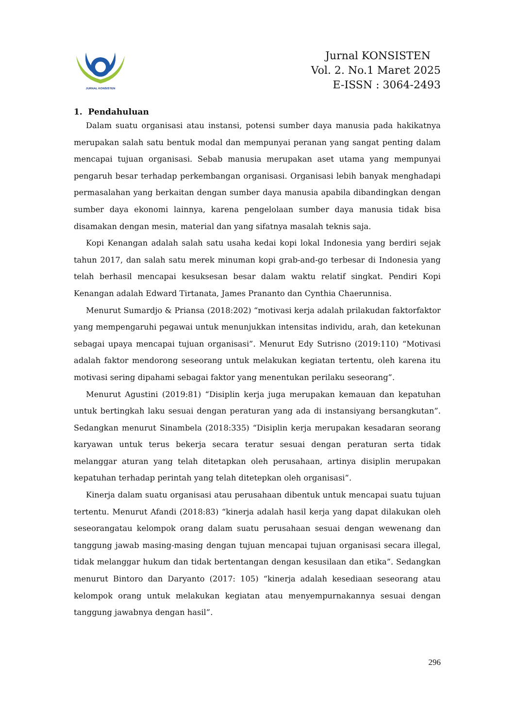JURNAL KONSISTEN
Jurnal KONSISTEN
Vol. 2. No.1 Maret 2025
E-ISSN : 3064-2493
1. Pendahuluan
Dalam suatu organisasi atau instansi, potensi sumber daya manusia pada hakikatnya merupakan salah satu bentuk modal dan mempunyai peranan yang sangat penting dalam mencapai tujuan organisasi. Sebab manusia merupakan aset utama yang mempunyai pengaruh besar terhadap perkembangan organisasi. Organisasi lebih banyak menghadapi permasalahan yang berkaitan dengan sumber daya manusia apabila dibandingkan dengan sumber daya ekonomi lainnya, karena pengelolaan sumber daya manusia tidak bisa disamakan dengan mesin, material dan yang sifatnya masalah teknis saja.
Kopi Kenangan adalah salah satu usaha kedai kopi lokal Indonesia yang berdiri sejak tahun 2017, dan salah satu merek minuman kopi grab-and-go terbesar di Indonesia yang telah berhasil mencapai kesuksesan besar dalam waktu relatif singkat. Pendiri Kopi Kenangan adalah Edward Tirtanata, James Prananto dan Cynthia Chaerunnisa.
Menurut Sumardjo & Priansa (2018:202) “motivasi kerja adalah prilakudan faktorfaktor yang mempengaruhi pegawai untuk menunjukkan intensitas individu, arah, dan ketekunan sebagai upaya mencapai tujuan organisasi”. Menurut Edy Sutrisno (2019:110) “Motivasi adalah faktor mendorong seseorang untuk melakukan kegiatan tertentu, oleh karena itu motivasi sering dipahami sebagai faktor yang menentukan perilaku seseorang”.
Menurut Agustini (2019:81) “Disiplin kerja juga merupakan kemauan dan kepatuhan untuk bertingkah laku sesuai dengan peraturan yang ada di instansiyang bersangkutan”. Sedangkan menurut Sinambela (2018:335) “Disiplin kerja merupakan kesadaran seorang karyawan untuk terus bekerja secara teratur sesuai dengan peraturan serta tidak melanggar aturan yang telah ditetapkan oleh perusahaan, artinya disiplin merupakan kepatuhan terhadap perintah yang telah ditetepkan oleh organisasi”.
Kinerja dalam suatu organisasi atau perusahaan dibentuk untuk mencapai suatu tujuan tertentu. Menurut Afandi (2018:83) “kinerja adalah hasil kerja yang dapat dilakukan oleh seseorangatau kelompok orang dalam suatu perusahaan sesuai dengan wewenang dan tanggung jawab masing-masing dengan tujuan mencapai tujuan organisasi secara illegal, tidak melanggar hukum dan tidak bertentangan dengan kesusilaan dan etika”. Sedangkan menurut Bintoro dan Daryanto (2017: 105) “kinerja adalah kesediaan seseorang atau kelompok orang untuk melakukan kegiatan atau menyempurnakannya sesuai dengan tanggung jawabnya dengan hasil”.
296